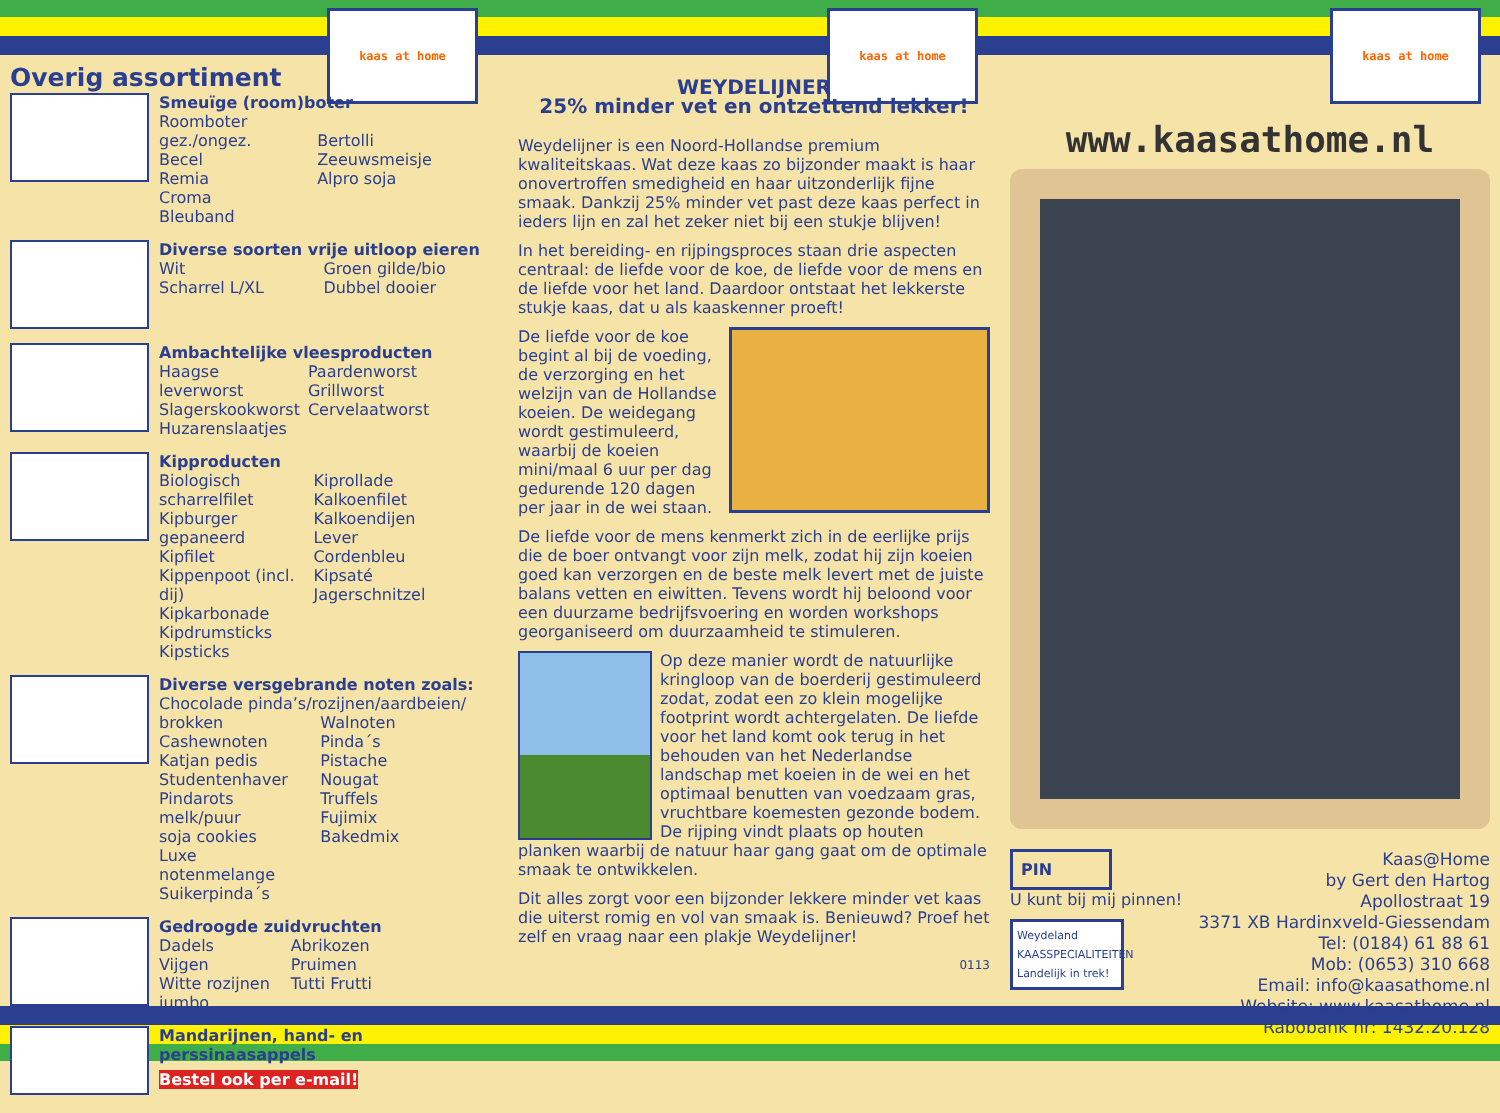kaas at home kaas at home kaas at home
Overig assortiment
Smeuïge (room)boter
Roomboter gez./ongez.
Becel
Remia
Croma
Bleuband
Bertolli
Zeeuwsmeisje
Alpro soja
Diverse soorten vrije uitloop eieren
Wit
Scharrel L/XL
Groen gilde/bio
Dubbel dooier
Ambachtelijke vleesproducten
Haagse leverworst
Slagerskookworst
Huzarenslaatjes
Paardenworst
Grillworst
Cervelaatworst
Kipproducten
Biologisch scharrelfilet
Kipburger gepaneerd
Kipfilet
Kippenpoot (incl. dij)
Kipkarbonade
Kipdrumsticks
Kipsticks
Kiprollade
Kalkoenfilet
Kalkoendijen
Lever
Cordenbleu
Kipsaté
Jagerschnitzel
Diverse versgebrande noten zoals:
Chocolade pinda’s/rozijnen/aardbeien/
brokken
Cashewnoten
Katjan pedis
Studentenhaver
Pindarots melk/puur
soja cookies
Luxe notenmelange
Suikerpinda´s
Walnoten
Pinda´s
Pistache
Nougat
Truffels
Fujimix
Bakedmix
Gedroogde zuidvruchten
Dadels
Vijgen
Witte rozijnen jumbo
Abrikozen
Pruimen
Tutti Frutti
Mandarijnen, hand- en perssinaasappels
Bestel ook per e-mail!
WEYDELIJNER
25% minder vet en ontzettend lekker!
Weydelijner is een Noord-Hollandse premium kwaliteitskaas. Wat deze kaas zo bijzonder maakt is haar onovertroffen smedigheid en haar uitzonderlijk fijne smaak. Dankzij 25% minder vet past deze kaas perfect in ieders lijn en zal het zeker niet bij een stukje blijven!
In het bereiding- en rijpingsproces staan drie aspecten centraal: de liefde voor de koe, de liefde voor de mens en de liefde voor het land. Daardoor ontstaat het lekkerste stukje kaas, dat u als kaaskenner proeft!
De liefde voor de koe begint al bij de voeding, de verzorging en het welzijn van de Hollandse koeien. De weidegang wordt gestimuleerd, waarbij de koeien mini/maal 6 uur per dag gedurende 120 dagen per jaar in de wei staan.
De liefde voor de mens kenmerkt zich in de eerlijke prijs die de boer ontvangt voor zijn melk, zodat hij zijn koeien goed kan verzorgen en de beste melk levert met de juiste balans vetten en eiwitten. Tevens wordt hij beloond voor een duurzame bedrijfsvoering en worden workshops georganiseerd om duurzaamheid te stimuleren.
Op deze manier wordt de natuurlijke kringloop van de boerderij gestimuleerd zodat, zodat een zo klein mogelijke footprint wordt achtergelaten. De liefde voor het land komt ook terug in het behouden van het Nederlandse landschap met koeien in de wei en het optimaal benutten van voedzaam gras, vruchtbare koemesten gezonde bodem. De rijping vindt plaats op houten planken waarbij de natuur haar gang gaat om de optimale smaak te ontwikkelen.
Dit alles zorgt voor een bijzonder lekkere minder vet kaas die uiterst romig en vol van smaak is. Benieuwd? Proef het zelf en vraag naar een plakje Weydelijner!
0113
www.kaasathome.nl
PIN
U kunt bij mij pinnen!
Weydeland KAASSPECIALITEITEN Landelijk in trek!
Kaas@Home
by Gert den Hartog
Apollostraat 19
3371 XB Hardinxveld-Giessendam
Tel: (0184) 61 88 61
Mob: (0653) 310 668
Email: info@kaasathome.nl
Website: www.kaasathome.nl
Rabobank nr: 1432.20.128